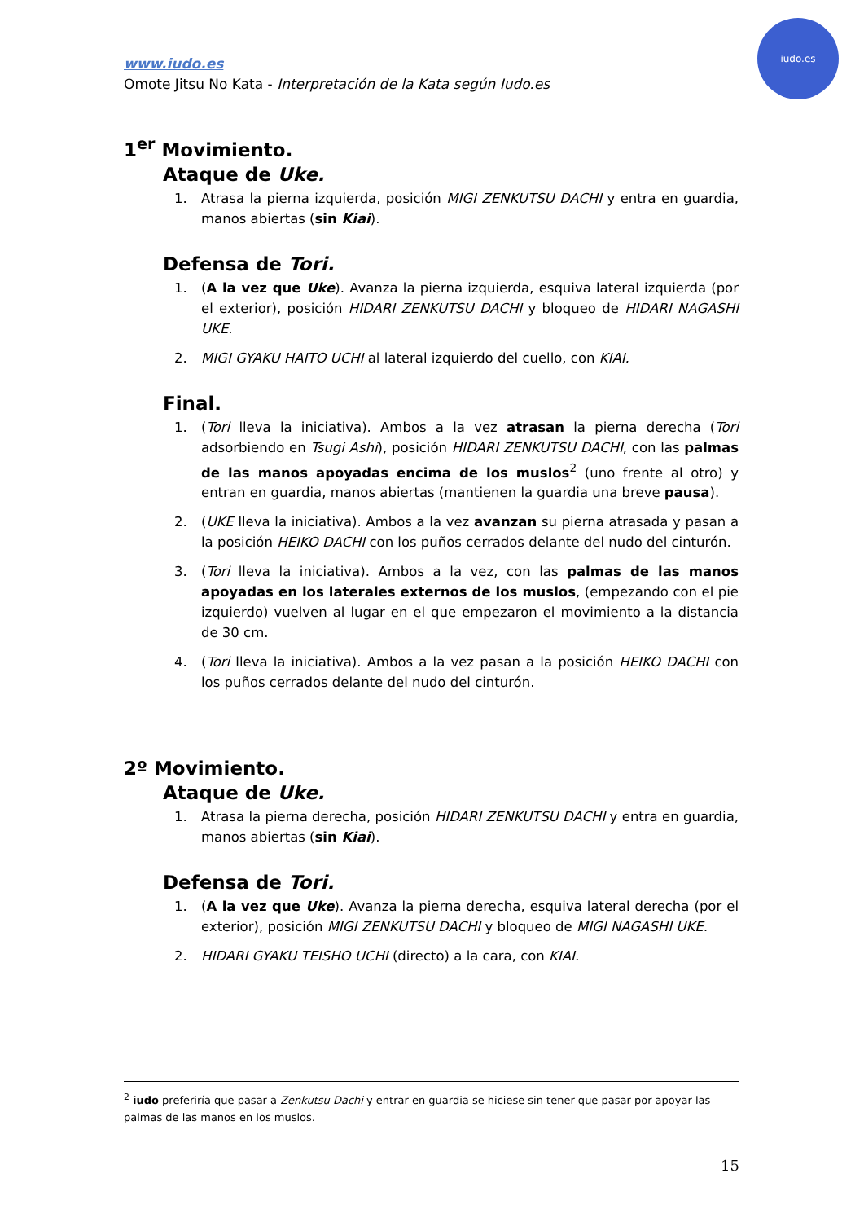www.iudo.es
Omote Jitsu No Kata - Interpretación de la Kata según Iudo.es
iudo.es
1<sup>er</sup> Movimiento.
Ataque de Uke.
1. Atrasa la pierna izquierda, posición MIGI ZENKUTSU DACHI y entra en guardia, manos abiertas (sin Kiai).
Defensa de Tori.
1. (A la vez que Uke). Avanza la pierna izquierda, esquiva lateral izquierda (por el exterior), posición HIDARI ZENKUTSU DACHI y bloqueo de HIDARI NAGASHI UKE.
2. MIGI GYAKU HAITO UCHI al lateral izquierdo del cuello, con KIAI.
Final.
1. (Tori lleva la iniciativa). Ambos a la vez atrasan la pierna derecha (Tori adsorbiendo en Tsugi Ashi), posición HIDARI ZENKUTSU DACHI, con las palmas de las manos apoyadas encima de los muslos<sup>2</sup> (uno frente al otro) y entran en guardia, manos abiertas (mantienen la guardia una breve pausa).
2. (UKE lleva la iniciativa). Ambos a la vez avanzan su pierna atrasada y pasan a la posición HEIKO DACHI con los puños cerrados delante del nudo del cinturón.
3. (Tori lleva la iniciativa). Ambos a la vez, con las palmas de las manos apoyadas en los laterales externos de los muslos, (empezando con el pie izquierdo) vuelven al lugar en el que empezaron el movimiento a la distancia de 30 cm.
4. (Tori lleva la iniciativa). Ambos a la vez pasan a la posición HEIKO DACHI con los puños cerrados delante del nudo del cinturón.
2º Movimiento.
Ataque de Uke.
1. Atrasa la pierna derecha, posición HIDARI ZENKUTSU DACHI y entra en guardia, manos abiertas (sin Kiai).
Defensa de Tori.
1. (A la vez que Uke). Avanza la pierna derecha, esquiva lateral derecha (por el exterior), posición MIGI ZENKUTSU DACHI y bloqueo de MIGI NAGASHI UKE.
2. HIDARI GYAKU TEISHO UCHI (directo) a la cara, con KIAI.
<sup>2</sup> iudo preferiría que pasar a Zenkutsu Dachi y entrar en guardia se hiciese sin tener que pasar por apoyar las palmas de las manos en los muslos.
15